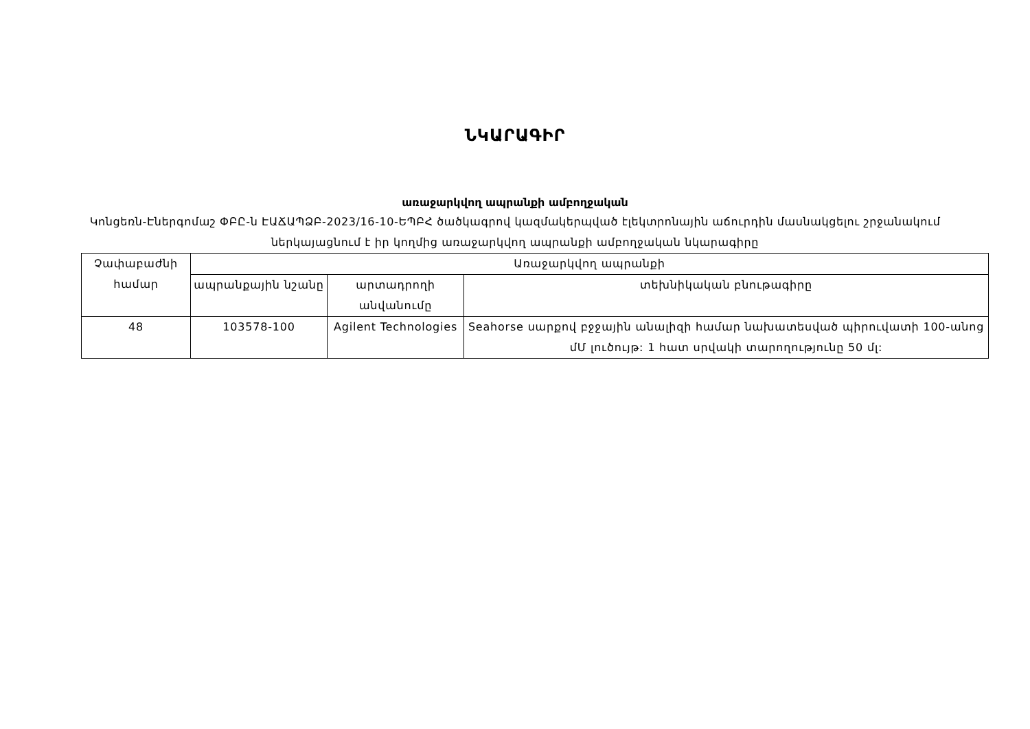ՆԿԱՐԱԳԻՐ
առաջարկվող ապրանքի ամբողջական
Կոնցեռն-Էներգոմաշ ՓԲԸ-ն ԷԱՃԱՊՁԲ-2023/16-10-ԵՊԲՀ ծածկագրով կազմակերպված էլեկտրոնային աճուրդին մասնակցելու շրջանակում ներկայացնում է իր կողմից առաջարկվող ապրանքի ամբողջական նկարագիրը
| Չափաբաժնի համար | Առաջարկվող ապրանքի | | |
| --- | --- | --- | --- |
| | ապրանքային նշանը | արտադրողի անվանումը | տեխնիկական բնութագիրը |
| 48 | 103578-100 | Agilent Technologies | Seahorse սարքով բջջային անալիզի համար նախատեսված պիրուվատի 100-անոց մՄ լուծույթ: 1 հատ սրվակի տարողությունը 50 մլ: |